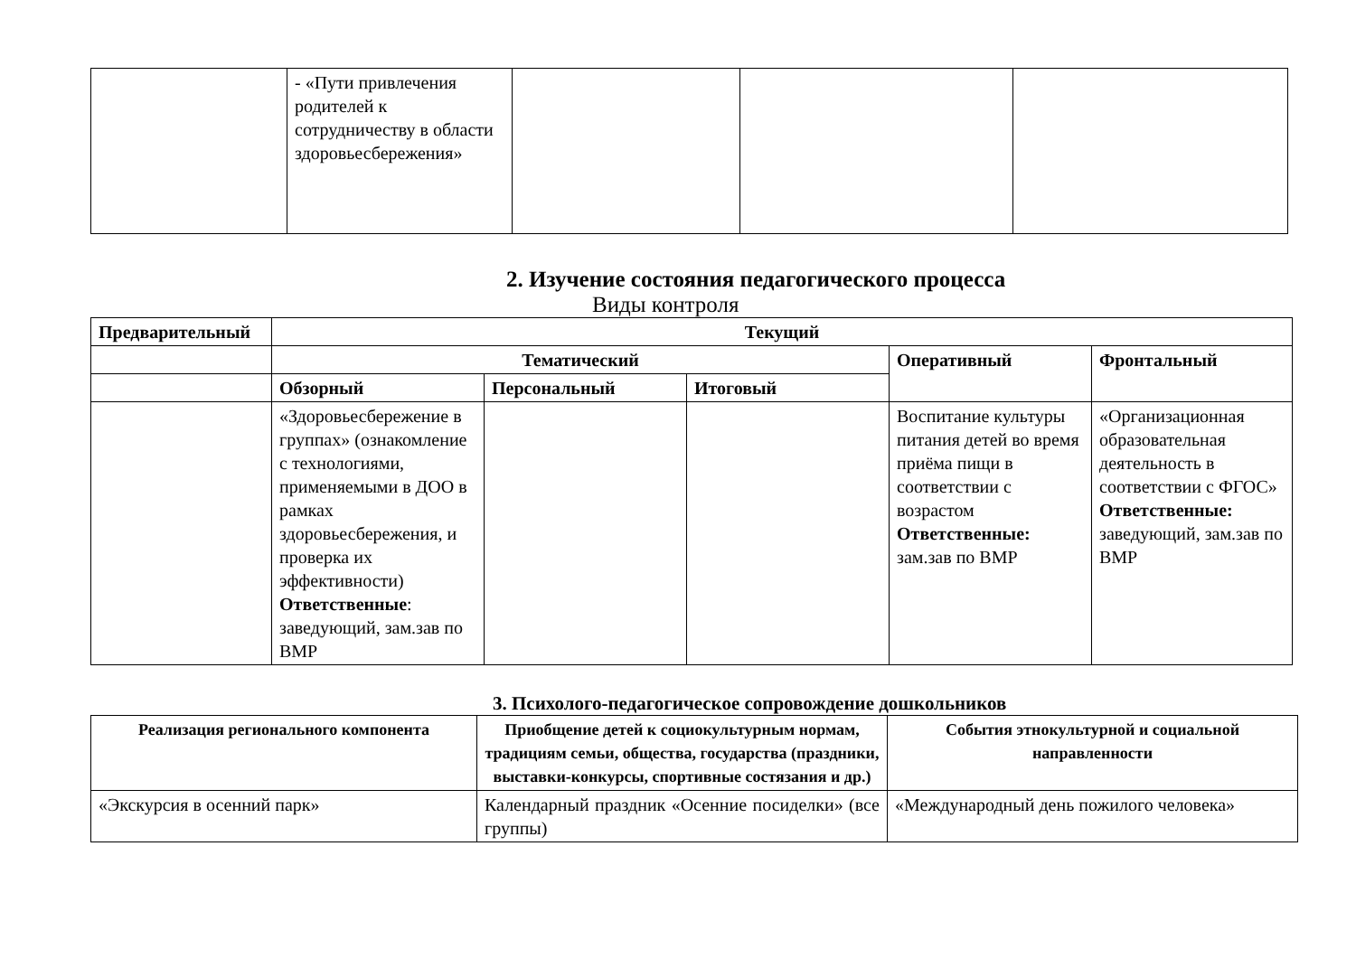| | - «Пути привлечения родителей к сотрудничеству в области здоровьесбережения» | | | |
2. Изучение состояния педагогического процесса
Виды контроля
| Предварительный | Текущий | | | | |
| --- | --- | --- | --- | --- | --- |
| | Тематический | | | Оперативный | Фронтальный |
| | Обзорный | Персональный | Итоговый | | |
| | «Здоровьесбережение в группах» (ознакомление с технологиями, применяемыми в ДОО в рамках здоровьесбережения, и проверка их эффективности) Ответственные : заведующий, зам.зав по ВМР | | | Воспитание культуры питания детей во время приёма пищи в соответствии с возрастом Ответственные: зам.зав по ВМР | «Организационная образовательная деятельность в соответствии с ФГОС» Ответственные: заведующий, зам.зав по ВМР |
3. Психолого-педагогическое сопровождение дошкольников
| Реализация регионального компонента | Приобщение детей к социокультурным нормам, традициям семьи, общества, государства (праздники, выставки-конкурсы, спортивные состязания и др.) | События этнокультурной и социальной направленности |
| --- | --- | --- |
| «Экскурсия в осенний парк» | Календарный праздник «Осенние посиделки» (все группы) | «Международный день пожилого человека» |